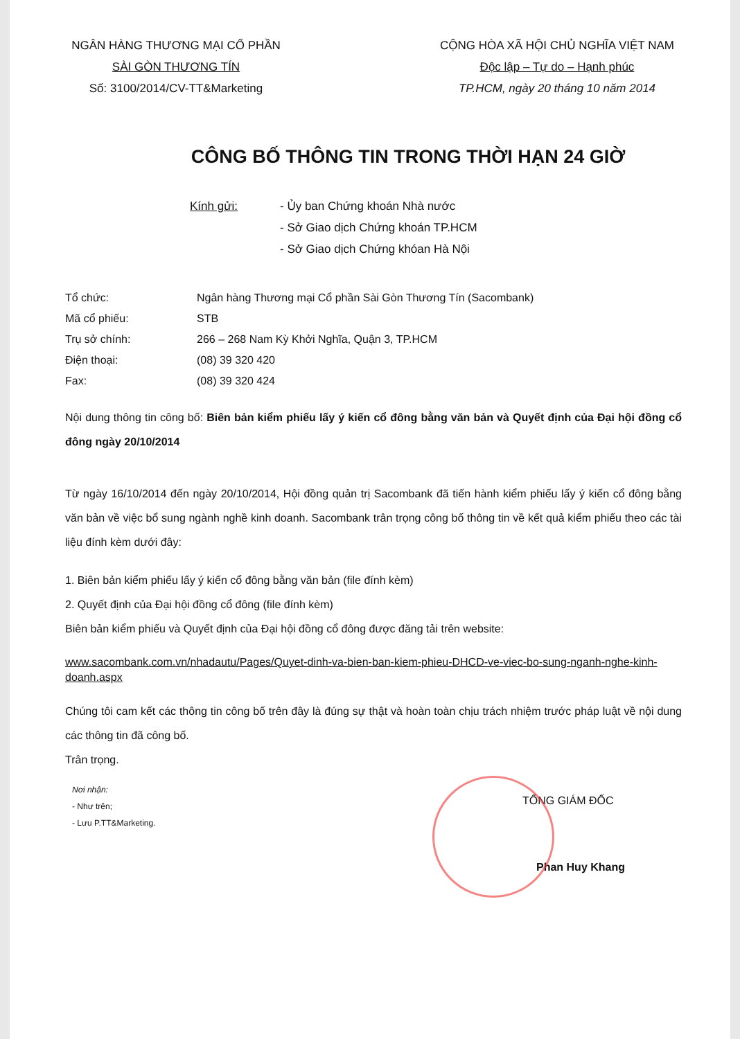NGÂN HÀNG THƯƠNG MẠI CỔ PHẦN
SÀI GÒN THƯƠNG TÍN
Số: 3100/2014/CV-TT&Marketing
CỘNG HÒA XÃ HỘI CHỦ NGHĨA VIỆT NAM
Độc lập – Tự do – Hạnh phúc
TP.HCM, ngày 20 tháng 10 năm 2014
CÔNG BỐ THÔNG TIN TRONG THỜI HẠN 24 GIỜ
Kính gửi: - Ủy ban Chứng khoán Nhà nước
- Sở Giao dịch Chứng khoán TP.HCM
- Sở Giao dịch Chứng khóan Hà Nội
| Tổ chức: | Ngân hàng Thương mại Cổ phần Sài Gòn Thương Tín (Sacombank) |
| Mã cổ phiếu: | STB |
| Trụ sở chính: | 266 – 268 Nam Kỳ Khởi Nghĩa, Quận 3, TP.HCM |
| Điện thoại: | (08) 39 320 420 |
| Fax: | (08) 39 320 424 |
Nội dung thông tin công bố: Biên bản kiểm phiếu lấy ý kiến cổ đông bằng văn bản và Quyết định của Đại hội đồng cổ đông ngày 20/10/2014
Từ ngày 16/10/2014 đến ngày 20/10/2014, Hội đồng quản trị Sacombank đã tiến hành kiểm phiếu lấy ý kiến cổ đông bằng văn bản về việc bổ sung ngành nghề kinh doanh. Sacombank trân trọng công bố thông tin về kết quả kiểm phiếu theo các tài liệu đính kèm dưới đây:
1. Biên bản kiểm phiếu lấy ý kiến cổ đông bằng văn bản (file đính kèm)
2. Quyết định của Đại hội đồng cổ đông (file đính kèm)
Biên bản kiểm phiếu và Quyết định của Đại hội đồng cổ đông được đăng tải trên website:
www.sacombank.com.vn/nhadautu/Pages/Quyet-dinh-va-bien-ban-kiem-phieu-DHCD-ve-viec-bo-sung-nganh-nghe-kinh-doanh.aspx
Chúng tôi cam kết các thông tin công bố trên đây là đúng sự thật và hoàn toàn chịu trách nhiệm trước pháp luật về nội dung các thông tin đã công bố.
Trân trọng.
TỔNG GIÁM ĐỐC
Nơi nhận:
- Như trên;
- Lưu P.TT&Marketing.
Phan Huy Khang